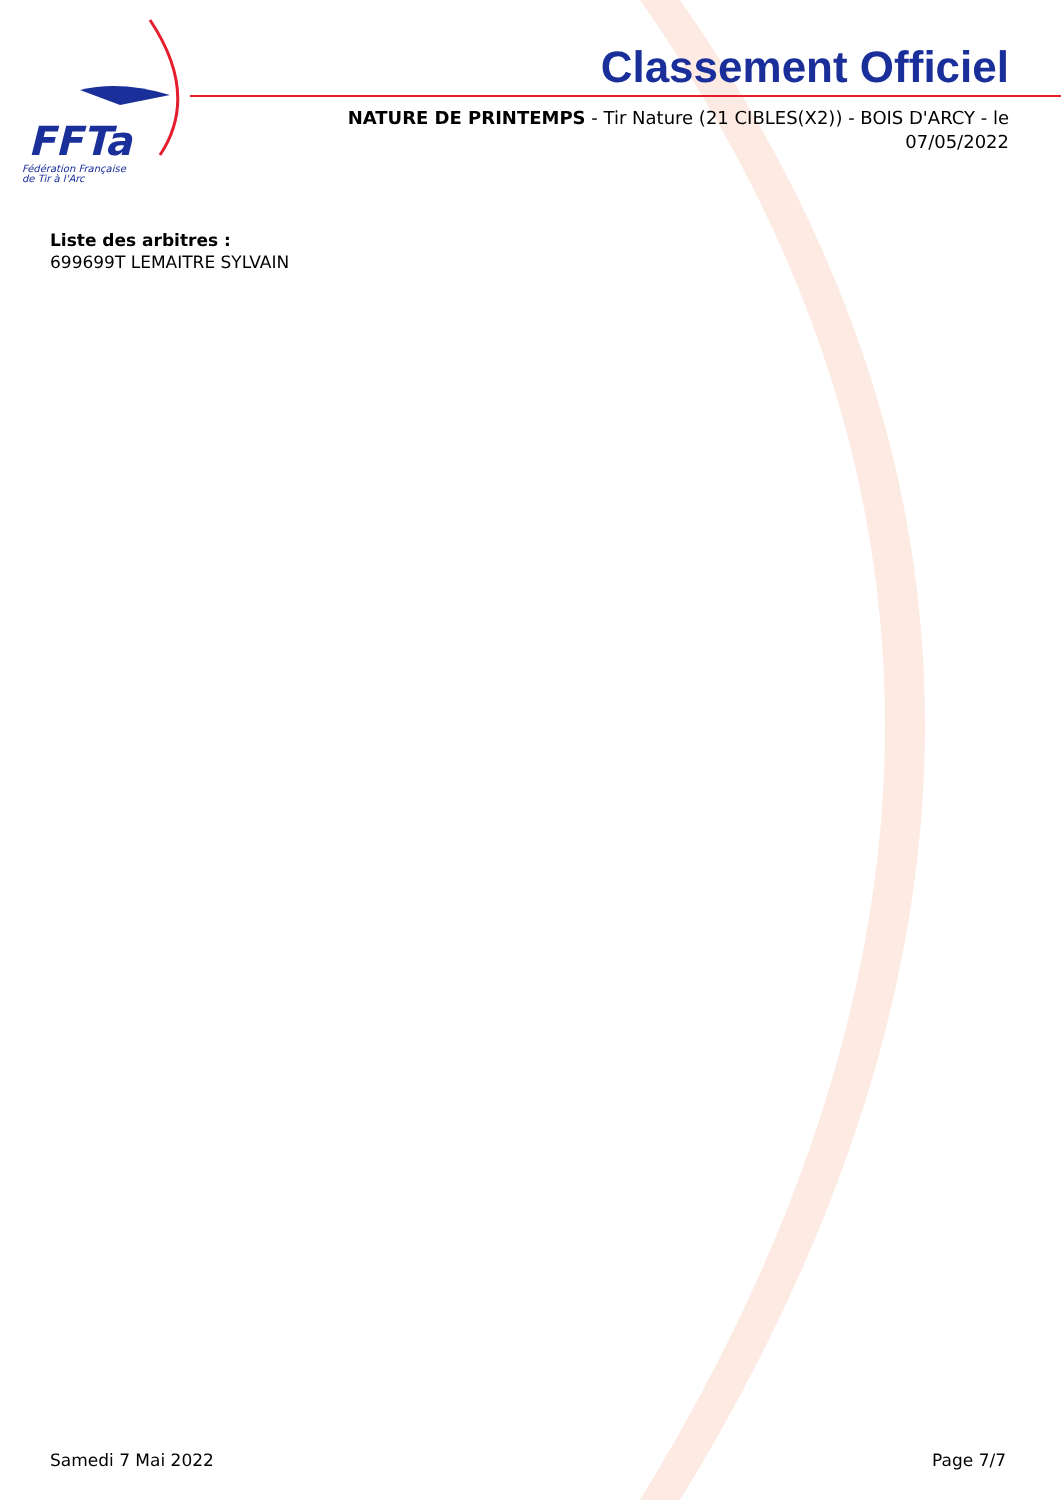FFTa
Fédération Française
de Tir à l'Arc
Classement Officiel
NATURE DE PRINTEMPS - Tir Nature (21 CIBLES(X2)) - BOIS D'ARCY - le 07/05/2022
Liste des arbitres :
699699T LEMAITRE SYLVAIN
Samedi 7 Mai 2022 Page 7/7